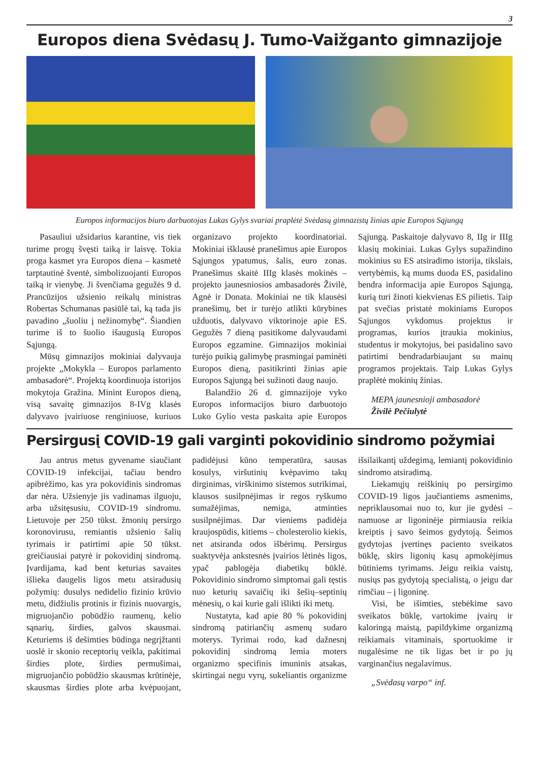3
Europos diena Svėdasų J. Tumo-Vaižganto gimnazijoje
Europos informacijos biuro darbuotojas Lukas Gylys svariai praplėtė Svėdasų gimnazistų žinias apie Europos Sąjungą
Pasauliui užsidarius karantine, vis tiek turime progų švęsti taiką ir laisvę. Tokia proga kasmet yra Europos diena – kasmetė tarptautinė šventė, simbolizuojanti Europos taiką ir vienybę. Ji švenčiama gegužės 9 d. Prancūzijos užsienio reikalų ministras Robertas Schumanas pasiūlė tai, ką tada jis pavadino „šuoliu į nežinomybę“. Šiandien turime iš to šuolio išaugusią Europos Sąjungą.
Mūsų gimnazijos mokiniai dalyvauja projekte „Mokykla – Europos parlamento ambasadorė“. Projektą koordinuoja istorijos mokytoja Gražina. Minint Europos dieną, visą savaitę gimnazijos 8-IVg klasės dalyvavo įvairiuose renginiuose, kuriuos organizavo projekto koordinatoriai. Mokiniai išklausė pranešimus apie Europos Sąjungos ypatumus, šalis, euro zonas. Pranešimus skaitė IIIg klasės mokinės – projekto jaunesniosios ambasadorės Živilė, Agnė ir Donata. Mokiniai ne tik klausėsi pranešimų, bet ir turėjo atlikti kūrybines užduotis, dalyvavo viktorinoje apie ES. Gegužės 7 dieną pasitikome dalyvaudami Europos egzamine. Gimnazijos mokiniai turėjo puikią galimybę prasmingai paminėti Europos dieną, pasitikrinti žinias apie Europos Sąjungą bei sužinoti daug naujo.
Balandžio 26 d. gimnazijoje vyko Europos informacijos biuro darbuotojo Luko Gylio vesta paskaita apie Europos Sąjungą. Paskaitoje dalyvavo 8, IIg ir IIIg klasių mokiniai. Lukas Gylys supažindino mokinius su ES atsiradimo istorija, tikslais, vertybėmis, ką mums duoda ES, pasidalino bendra informacija apie Europos Sąjungą, kurią turi žinoti kiekvienas ES pilietis. Taip pat svečias pristatė mokiniams Europos Sąjungos vykdomus projektus ir programas, kurios įtraukia mokinius, studentus ir mokytojus, bei pasidalino savo patirtimi bendradarbiaujant su mainų programos projektais. Taip Lukas Gylys praplėtė mokinių žinias.
MEPA jaunesnioji ambasadorė
Živilė Pečiulytė
Persirgusį COVID-19 gali varginti pokovidinio sindromo požymiai
Jau antrus metus gyvename siaučiant COVID-19 infekcijai, tačiau bendro apibrėžimo, kas yra pokovidinis sindromas dar nėra. Užsienyje jis vadinamas ilguoju, arba užsitęsusiu, COVID-19 sindromu. Lietuvoje per 250 tūkst. žmonių persirgo koronovirusu, remiantis užsienio šalių tyrimais ir patirtimi apie 50 tūkst. greičiausiai patyrė ir pokovidinį sindromą. Įvardijama, kad bent keturias savaites išlieka daugelis ligos metu atsiradusių požymių: dusulys nedidelio fizinio krūvio metu, didžiulis protinis ir fizinis nuovargis, migruojančio pobūdžio raumenų, kelio sąnarių, širdies, galvos skausmai. Keturiems iš dešimties būdinga negrįžtanti uoslė ir skonio receptorių veikla, pakitimai širdies plote, širdies permušimai, migruojančio pobūdžio skausmas krūtinėje, skausmas širdies plote arba kvėpuojant, padidėjusi kūno temperatūra, sausas kosulys, viršutinių kvėpavimo takų dirginimas, virškinimo sistemos sutrikimai, klausos susilpnėjimas ir regos ryškumo sumažėjimas, nemiga, atminties susilpnėjimas. Dar vieniems padidėja kraujospūdis, kitiems – cholesterolio kiekis, net atsiranda odos išbėrimų. Persirgus suaktyvėja ankstesnės įvairios lėtinės ligos, ypač pablogėja diabetikų būklė. Pokovidinio sindromo simptomai gali tęstis nuo keturių savaičių iki šešių–septinių mėnesių, o kai kurie gali išlikti iki metų.
Nustatyta, kad apie 80 % pokovidinį sindromą patiriančių asmenų sudaro moterys. Tyrimai rodo, kad dažnesnį pokovidinį sindromą lemia moters organizmo specifinis imuninis atsakas, skirtingai negu vyrų, sukeliantis organizme išsilaikantį uždegimą, lemiantį pokovidinio sindromo atsiradimą.
Liekamųjų reiškinių po persirgimo COVID-19 ligos jaučiantiems asmenims, nepriklausomai nuo to, kur jie gydėsi – namuose ar ligoninėje pirmiausia reikia kreiptis į savo šeimos gydytoją. Šeimos gydytojas įvertinęs paciento sveikatos būklę, skirs ligonių kasų apmokėjimus būtiniems tyrimams. Jeigu reikia vaistų, nusiųs pas gydytoją specialistą, o jeigu dar rimčiau – į ligoninę.
Visi, be išimties, stebėkime savo sveikatos būklę, vartokime įvairų ir kaloringą maistą, papildykime organizmą reikiamais vitaminais, sportuokime ir nugalėsime ne tik ligas bet ir po jų varginančius negalavimus.
„Svėdasų varpo“ inf.